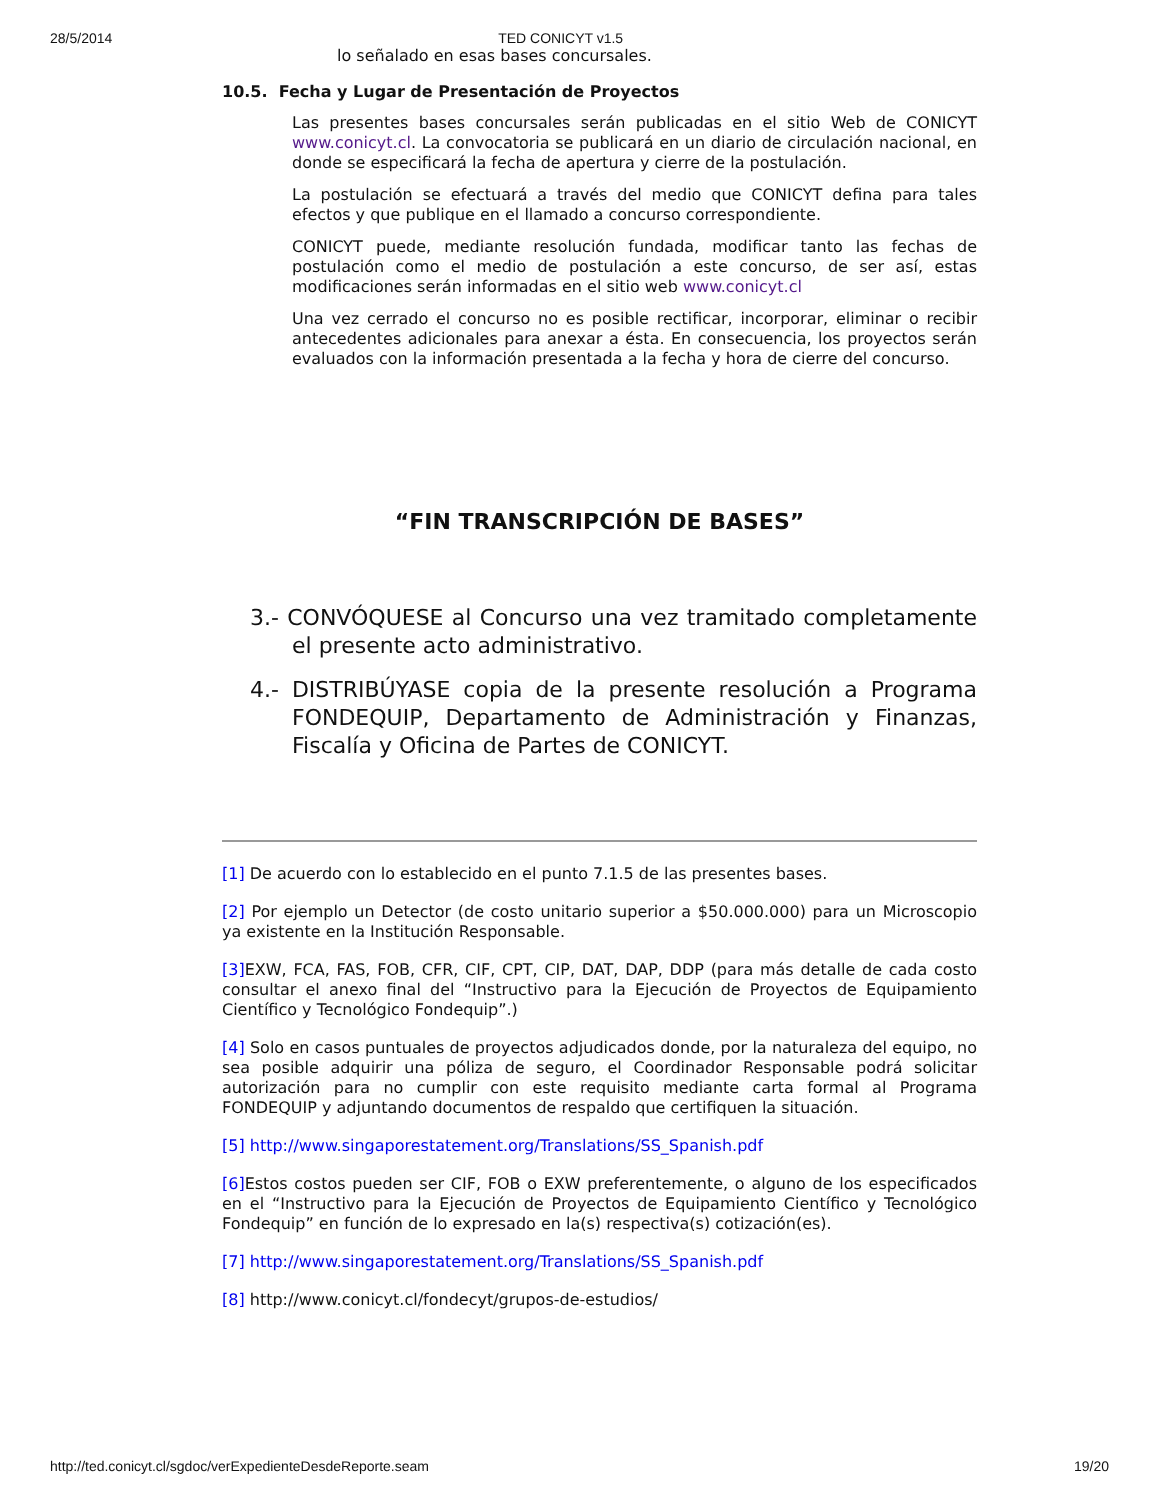28/5/2014 TED CONICYT v1.5
lo señalado en esas bases concursales.
10.5. Fecha y Lugar de Presentación de Proyectos
Las presentes bases concursales serán publicadas en el sitio Web de CONICYT www.conicyt.cl. La convocatoria se publicará en un diario de circulación nacional, en donde se especificará la fecha de apertura y cierre de la postulación.
La postulación se efectuará a través del medio que CONICYT defina para tales efectos y que publique en el llamado a concurso correspondiente.
CONICYT puede, mediante resolución fundada, modificar tanto las fechas de postulación como el medio de postulación a este concurso, de ser así, estas modificaciones serán informadas en el sitio web www.conicyt.cl
Una vez cerrado el concurso no es posible rectificar, incorporar, eliminar o recibir antecedentes adicionales para anexar a ésta. En consecuencia, los proyectos serán evaluados con la información presentada a la fecha y hora de cierre del concurso.
“FIN TRANSCRIPCIÓN DE BASES”
3.- CONVÓQUESE al Concurso una vez tramitado completamente el presente acto administrativo.
4.- DISTRIBÚYASE copia de la presente resolución a Programa FONDEQUIP, Departamento de Administración y Finanzas, Fiscalía y Oficina de Partes de CONICYT.
[1] De acuerdo con lo establecido en el punto 7.1.5 de las presentes bases.
[2] Por ejemplo un Detector (de costo unitario superior a $50.000.000) para un Microscopio ya existente en la Institución Responsable.
[3] EXW, FCA, FAS, FOB, CFR, CIF, CPT, CIP, DAT, DAP, DDP (para más detalle de cada costo consultar el anexo final del “Instructivo para la Ejecución de Proyectos de Equipamiento Científico y Tecnológico Fondequip”.)
[4] Solo en casos puntuales de proyectos adjudicados donde, por la naturaleza del equipo, no sea posible adquirir una póliza de seguro, el Coordinador Responsable podrá solicitar autorización para no cumplir con este requisito mediante carta formal al Programa FONDEQUIP y adjuntando documentos de respaldo que certifiquen la situación.
[5] http://www.singaporestatement.org/Translations/SS_Spanish.pdf
[6] Estos costos pueden ser CIF, FOB o EXW preferentemente, o alguno de los especificados en el “Instructivo para la Ejecución de Proyectos de Equipamiento Científico y Tecnológico Fondequip” en función de lo expresado en la(s) respectiva(s) cotización(es).
[7] http://www.singaporestatement.org/Translations/SS_Spanish.pdf
[8] http://www.conicyt.cl/fondecyt/grupos-de-estudios/
http://ted.conicyt.cl/sgdoc/verExpedienteDesdeReporte.seam 19/20